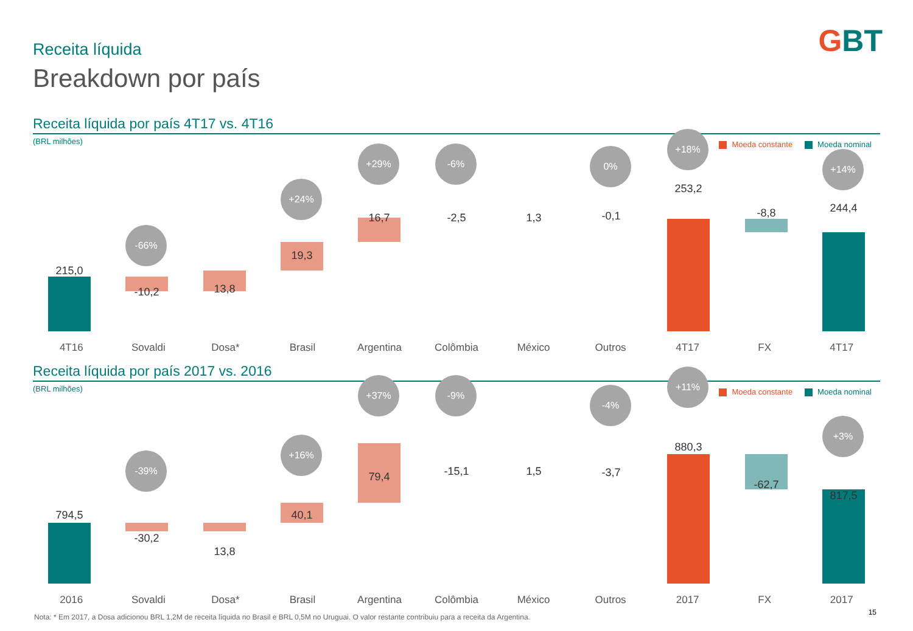GBT Receita líquida
Breakdown por país
Receita líquida por país 4T17 vs. 4T16
(BRL milhões)
Moeda constante Moeda nominal
-66%
+24%
+29% -6% 0%
+18%
+14%
215,0
-10,2 13,8
19,3
16,7 -2,5 1,3 -0,1
253,2
-8,8 244,4
4T16 Sovaldi Dosa* Brasil Argentina Colômbia México Outros 4T17 FX 4T17
Receita líquida por país 2017 vs. 2016
(BRL milhões)
Moeda constante Moeda nominal
-39%
+16%
+37% -9%
-4%
+11%
+3%
794,5
-30,2
13,8
40,1
79,4 -15,1 1,5 -3,7
880,3
-62,7
817,5
2016 Sovaldi Dosa* Brasil Argentina Colômbia México Outros 2017 FX 2017
Nota: * Em 2017, a Dosa adicionou BRL 1,2M de receita líquida no Brasil e BRL 0,5M no Uruguai. O valor restante contribuiu para a receita da Argentina.
15